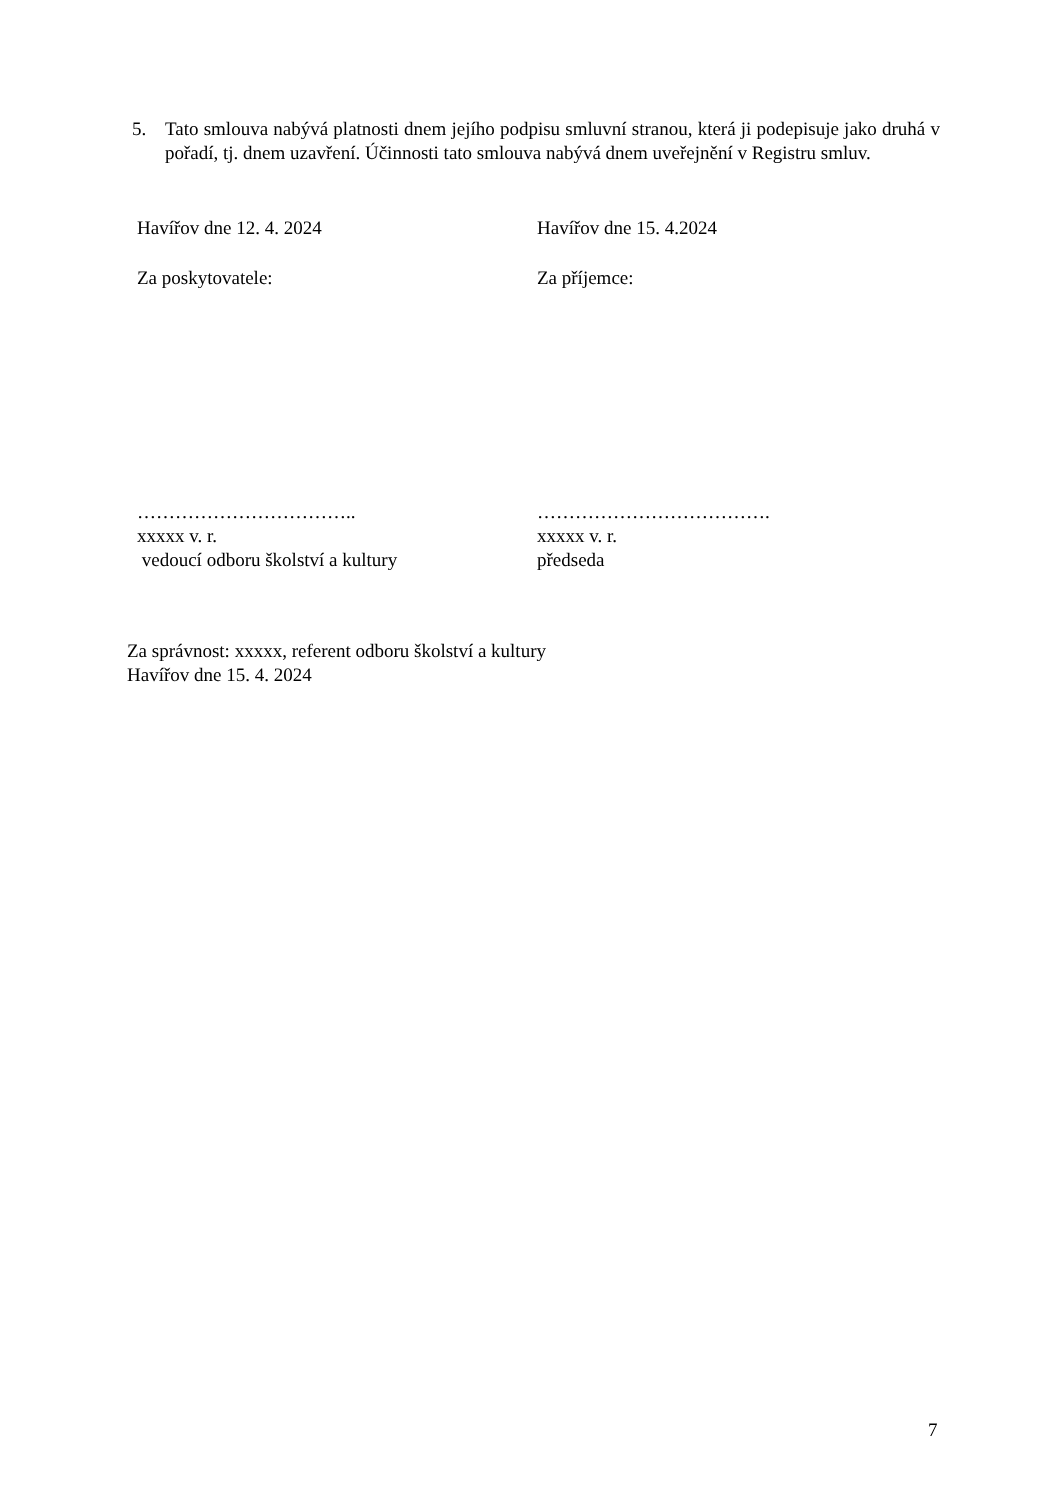5. Tato smlouva nabývá platnosti dnem jejího podpisu smluvní stranou, která ji podepisuje jako druhá v pořadí, tj. dnem uzavření. Účinnosti tato smlouva nabývá dnem uveřejnění v Registru smluv.
Havířov dne 12. 4. 2024
Za poskytovatele:
……………………………..
xxxxx v. r.
vedoucí odboru školství a kultury
Havířov dne 15. 4.2024
Za příjemce:
……………………………….
xxxxx v. r.
předseda
Za správnost: xxxxx, referent odboru školství a kultury
Havířov dne 15. 4. 2024
7